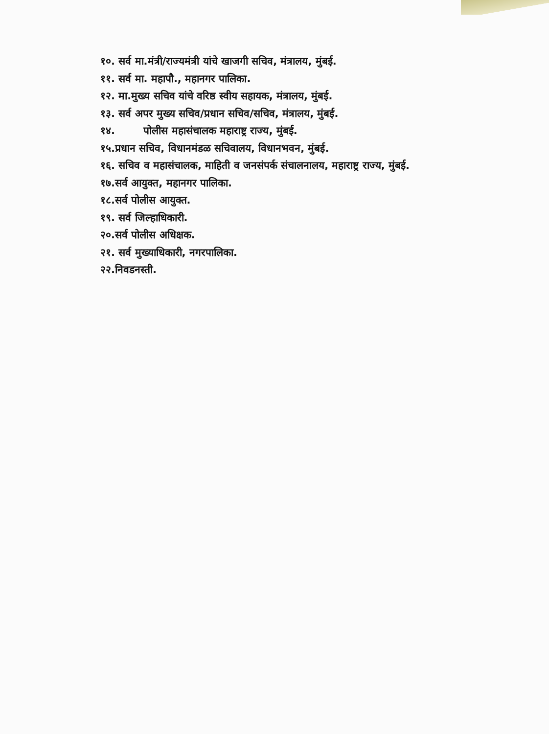१०. सर्व मा.मंत्री/राज्यमंत्री यांचे खाजगी सचिव, मंत्रालय, मुंबई.
११. सर्व मा. महापौ., महानगर पालिका.
१२. मा.मुख्य सचिव यांचे वरिष्ठ स्वीय सहायक, मंत्रालय, मुंबई.
१३. सर्व अपर मुख्य सचिव/प्रधान सचिव/सचिव, मंत्रालय, मुंबई.
१४. पोलीस महासंचालक महाराष्ट्र राज्य, मुंबई.
१५.प्रधान सचिव, विधानमंडळ सचिवालय, विधानभवन, मुंबई.
१६. सचिव व महासंचालक, माहिती व जनसंपर्क संचालनालय, महाराष्ट्र राज्य, मुंबई.
१७.सर्व आयुक्त, महानगर पालिका.
१८.सर्व पोलीस आयुक्त.
१९. सर्व जिल्हाधिकारी.
२०.सर्व पोलीस अधिक्षक.
२१. सर्व मुख्याधिकारी, नगरपालिका.
२२.निवडनस्ती.